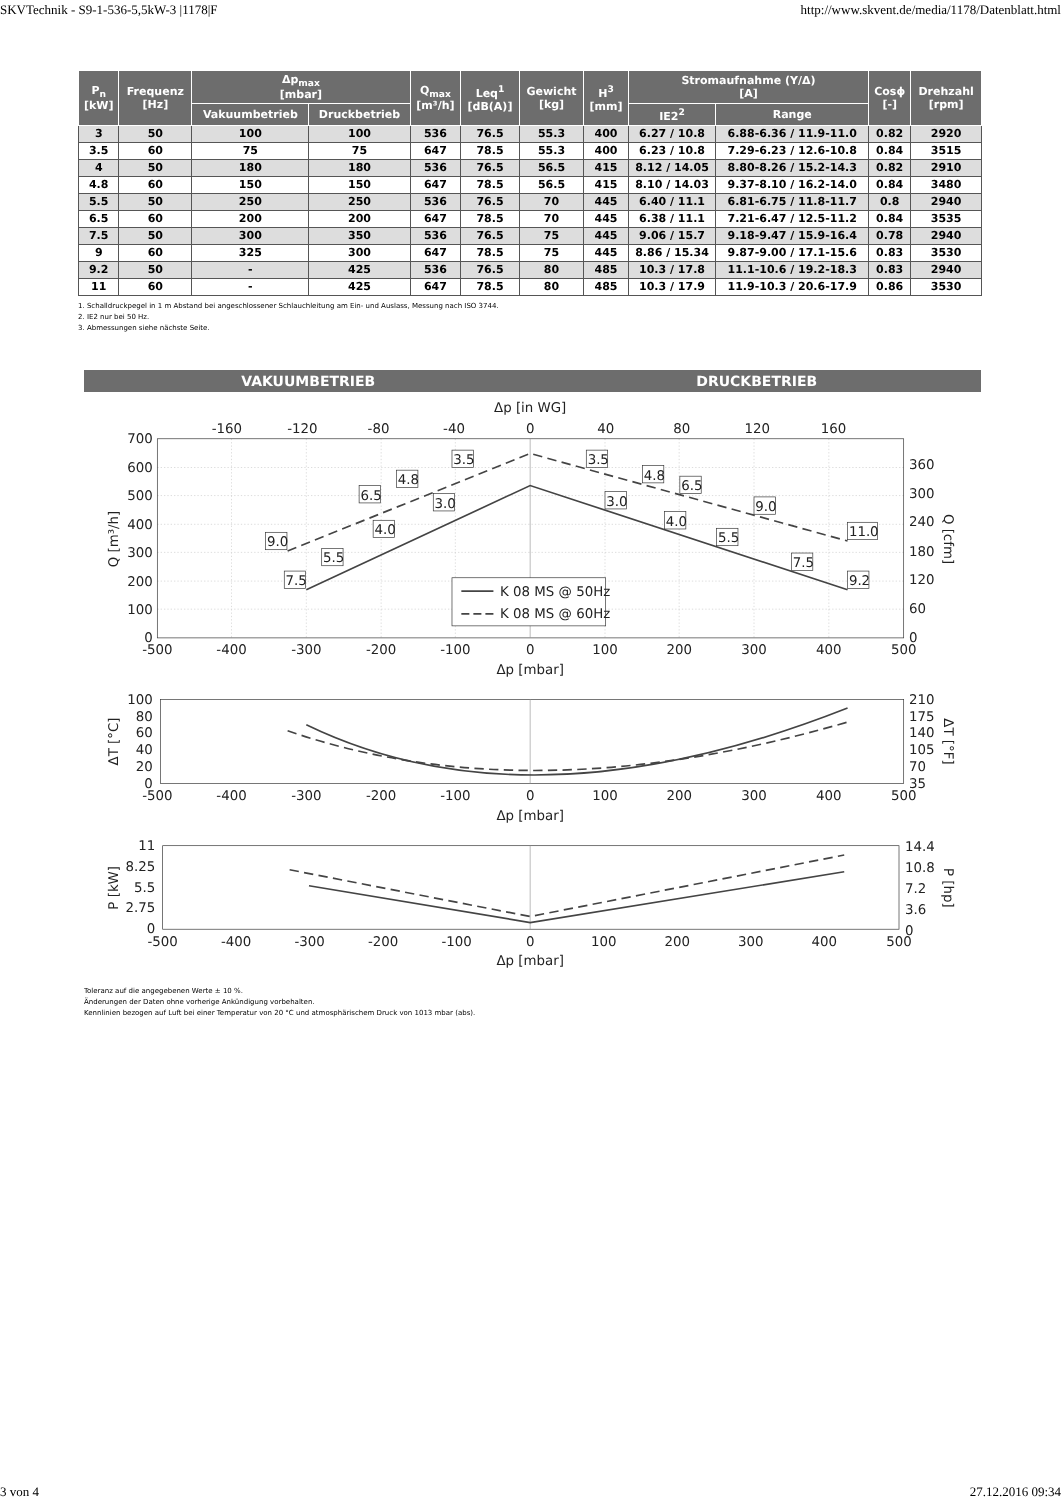SKVTechnik - S9-1-536-5,5kW-3 |1178|F http://www.skvent.de/media/1178/Datenblatt.html
| P<sub>n</sub> [kW] | Frequenz [Hz] | Δp<sub>max</sub> [mbar] | | Q<sub>max</sub> [m³/h] | Leq<sup>1</sup> [dB(A)] | Gewicht [kg] | H<sup>3</sup> [mm] | Stromaufnahme (Y/Δ) [A] | | Cosϕ [-] | Drehzahl [rpm] |
| --- | --- | --- | --- | --- | --- | --- | --- | --- | --- | --- | --- |
| | | Vakuumbetrieb | Druckbetrieb | | | | | IE2<sup>2</sup> | Range | | |
| 3 | 50 | 100 | 100 | 536 | 76.5 | 55.3 | 400 | 6.27 / 10.8 | 6.88-6.36 / 11.9-11.0 | 0.82 | 2920 |
| 3.5 | 60 | 75 | 75 | 647 | 78.5 | 55.3 | 400 | 6.23 / 10.8 | 7.29-6.23 / 12.6-10.8 | 0.84 | 3515 |
| 4 | 50 | 180 | 180 | 536 | 76.5 | 56.5 | 415 | 8.12 / 14.05 | 8.80-8.26 / 15.2-14.3 | 0.82 | 2910 |
| 4.8 | 60 | 150 | 150 | 647 | 78.5 | 56.5 | 415 | 8.10 / 14.03 | 9.37-8.10 / 16.2-14.0 | 0.84 | 3480 |
| 5.5 | 50 | 250 | 250 | 536 | 76.5 | 70 | 445 | 6.40 / 11.1 | 6.81-6.75 / 11.8-11.7 | 0.8 | 2940 |
| 6.5 | 60 | 200 | 200 | 647 | 78.5 | 70 | 445 | 6.38 / 11.1 | 7.21-6.47 / 12.5-11.2 | 0.84 | 3535 |
| 7.5 | 50 | 300 | 350 | 536 | 76.5 | 75 | 445 | 9.06 / 15.7 | 9.18-9.47 / 15.9-16.4 | 0.78 | 2940 |
| 9 | 60 | 325 | 300 | 647 | 78.5 | 75 | 445 | 8.86 / 15.34 | 9.87-9.00 / 17.1-15.6 | 0.83 | 3530 |
| 9.2 | 50 | - | 425 | 536 | 76.5 | 80 | 485 | 10.3 / 17.8 | 11.1-10.6 / 19.2-18.3 | 0.83 | 2940 |
| 11 | 60 | - | 425 | 647 | 78.5 | 80 | 485 | 10.3 / 17.9 | 11.9-10.3 / 20.6-17.9 | 0.86 | 3530 |
1. Schalldruckpegel in 1 m Abstand bei angeschlossener Schlauchleitung am Ein- und Auslass, Messung nach ISO 3744.
2. IE2 nur bei 50 Hz.
3. Abmessungen siehe nächste Seite.
VAKUUMBETRIEB DRUCKBETRIEB
Δp [in WG]
-160
-120
-80
-40
0
40
80
120
160
700
600
500
400
300
200
100
0
360
300
240
180
120
60
0
-500
-400
-300
-200
-100
0
100
200
300
400
500
Δp [mbar]
Q [m³/h]
Q [cfm]
3.5
4.8
6.5
3.0
4.0
9.0
5.5
7.5
3.5
4.8
6.5
3.0
9.0
4.0
5.5
11.0
7.5
9.2
K 08 MS @ 50Hz
K 08 MS @ 60Hz
100
80
60
40
20
0
210
175
140
105
70
35
-500
-400
-300
-200
-100
0
100
200
300
400
500
Δp [mbar]
ΔT [°C]
ΔT [°F]
11
8.25
5.5
2.75
0
14.4
10.8
7.2
3.6
0
-500
-400
-300
-200
-100
0
100
200
300
400
500
Δp [mbar]
P [kW]
P [hp]
Toleranz auf die angegebenen Werte ± 10 %.
Änderungen der Daten ohne vorherige Ankündigung vorbehalten.
Kennlinien bezogen auf Luft bei einer Temperatur von 20 °C und atmosphärischem Druck von 1013 mbar (abs).
3 von 4 27.12.2016 09:34